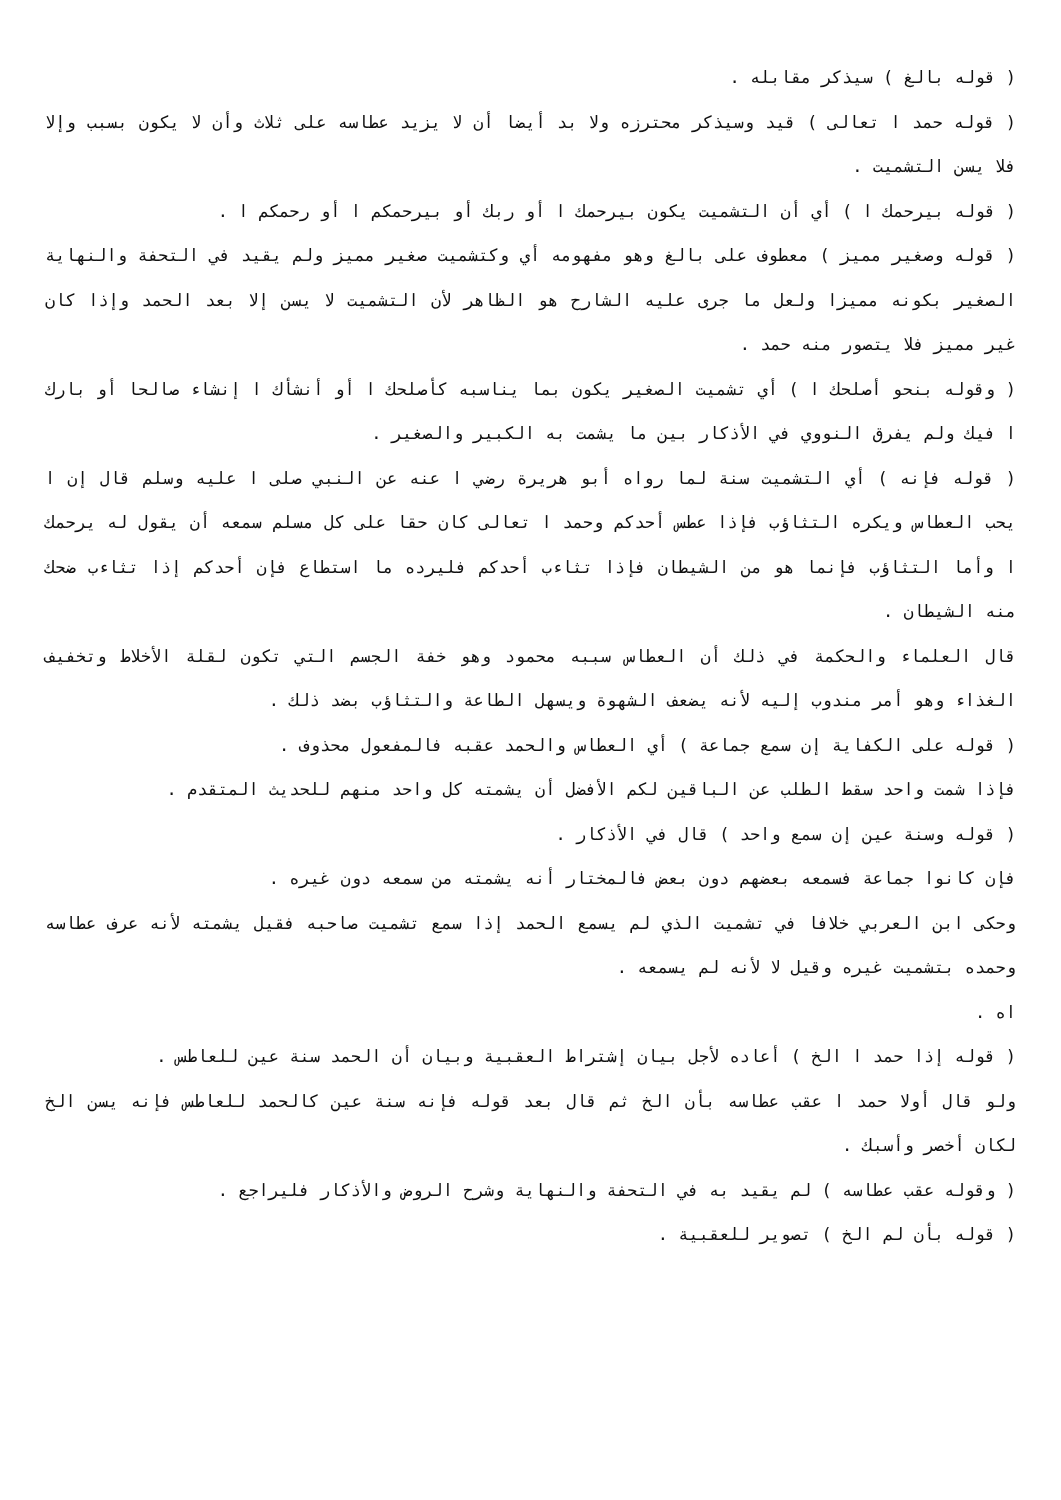( قوله بالغ ) سيذكر مقابله .
( قوله حمد ا تعالى ) قيد وسيذكر محترزه ولا بد أيضا أن لا يزيد عطاسه على ثلاث وأن لا يكون بسبب وإلا فلا يسن التشميت .
( قوله بيرحمك ا ) أي أن التشميت يكون بيرحمك ا أو ربك أو بيرحمكم ا أو رحمكم ا .
( قوله وصغير مميز ) معطوف على بالغ وهو مفهومه أي وكتشميت صغير مميز ولم يقيد في التحفة والنهاية الصغير بكونه مميزا ولعل ما جرى عليه الشارح هو الظاهر لأن التشميت لا يسن إلا بعد الحمد وإذا كان غير مميز فلا يتصور منه حمد .
( وقوله بنحو أصلحك ا ) أي تشميت الصغير يكون بما يناسبه كأصلحك ا أو أنشأك ا إنشاء صالحا أو بارك ا فيك ولم يفرق النووي في الأذكار بين ما يشمت به الكبير والصغير .
( قوله فإنه ) أي التشميت سنة لما رواه أبو هريرة رضي ا عنه عن النبي صلى ا عليه وسلم قال إن ا يحب العطاس ويكره التثاؤب فإذا عطس أحدكم وحمد ا تعالى كان حقا على كل مسلم سمعه أن يقول له يرحمك ا وأما التثاؤب فإنما هو من الشيطان فإذا تثاءب أحدكم فليرده ما استطاع فإن أحدكم إذا تثاءب ضحك منه الشيطان .
قال العلماء والحكمة في ذلك أن العطاس سببه محمود وهو خفة الجسم التي تكون لقلة الأخلاط وتخفيف الغذاء وهو أمر مندوب إليه لأنه يضعف الشهوة ويسهل الطاعة والتثاؤب بضد ذلك .
( قوله على الكفاية إن سمع جماعة ) أي العطاس والحمد عقبه فالمفعول محذوف .
فإذا شمت واحد سقط الطلب عن الباقين لكم الأفضل أن يشمته كل واحد منهم للحديث المتقدم .
( قوله وسنة عين إن سمع واحد ) قال في الأذكار .
فإن كانوا جماعة فسمعه بعضهم دون بعض فالمختار أنه يشمته من سمعه دون غيره .
وحكى ابن العربي خلافا في تشميت الذي لم يسمع الحمد إذا سمع تشميت صاحبه فقيل يشمته لأنه عرف عطاسه وحمده بتشميت غيره وقيل لا لأنه لم يسمعه .
اه .
( قوله إذا حمد ا الخ ) أعاده لأجل بيان إشتراط العقبية وبيان أن الحمد سنة عين للعاطس .
ولو قال أولا حمد ا عقب عطاسه بأن الخ ثم قال بعد قوله فإنه سنة عين كالحمد للعاطس فإنه يسن الخ لكان أخصر وأسبك .
( وقوله عقب عطاسه ) لم يقيد به في التحفة والنهاية وشرح الروض والأذكار فليراجع .
( قوله بأن لم الخ ) تصوير للعقبية .